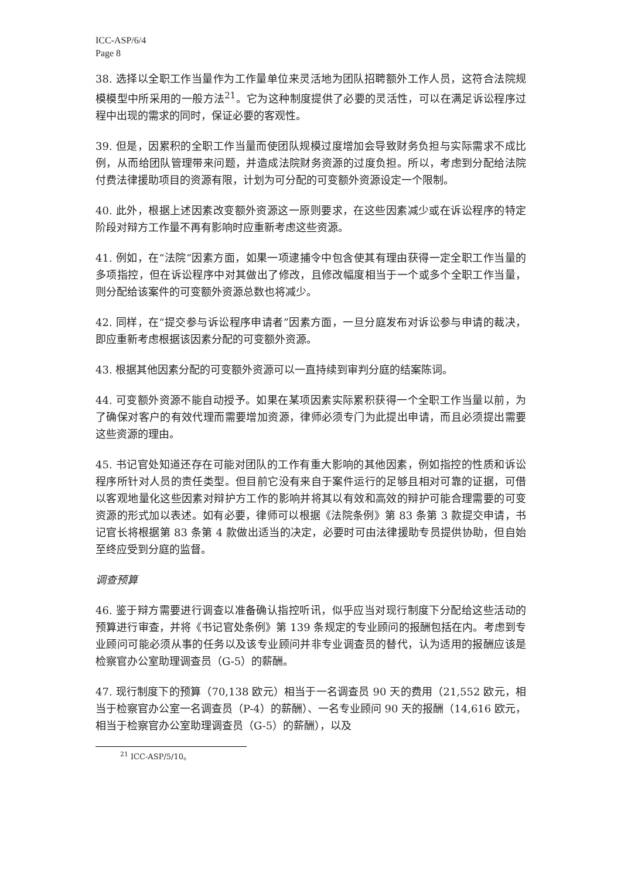ICC-ASP/6/4
Page 8
38. 选择以全职工作当量作为工作量单位来灵活地为团队招聘额外工作人员，这符合法院规模模型中所采用的一般方法<sup>21</sup>。它为这种制度提供了必要的灵活性，可以在满足诉讼程序过程中出现的需求的同时，保证必要的客观性。
39. 但是，因累积的全职工作当量而使团队规模过度增加会导致财务负担与实际需求不成比例，从而给团队管理带来问题，并造成法院财务资源的过度负担。所以，考虑到分配给法院付费法律援助项目的资源有限，计划为可分配的可变额外资源设定一个限制。
40. 此外，根据上述因素改变额外资源这一原则要求，在这些因素减少或在诉讼程序的特定阶段对辩方工作量不再有影响时应重新考虑这些资源。
41. 例如，在“法院”因素方面，如果一项逮捕令中包含使其有理由获得一定全职工作当量的多项指控，但在诉讼程序中对其做出了修改，且修改幅度相当于一个或多个全职工作当量，则分配给该案件的可变额外资源总数也将减少。
42. 同样，在“提交参与诉讼程序申请者”因素方面，一旦分庭发布对诉讼参与申请的裁决，即应重新考虑根据该因素分配的可变额外资源。
43. 根据其他因素分配的可变额外资源可以一直持续到审判分庭的结案陈词。
44. 可变额外资源不能自动授予。如果在某项因素实际累积获得一个全职工作当量以前，为了确保对客户的有效代理而需要增加资源，律师必须专门为此提出申请，而且必须提出需要这些资源的理由。
45. 书记官处知道还存在可能对团队的工作有重大影响的其他因素，例如指控的性质和诉讼程序所针对人员的责任类型。但目前它没有来自于案件运行的足够且相对可靠的证据，可借以客观地量化这些因素对辩护方工作的影响并将其以有效和高效的辩护可能合理需要的可变资源的形式加以表述。如有必要，律师可以根据《法院条例》第 83 条第 3 款提交申请，书记官长将根据第 83 条第 4 款做出适当的决定，必要时可由法律援助专员提供协助，但自始至终应受到分庭的监督。
调查预算
46. 鉴于辩方需要进行调查以准备确认指控听讯，似乎应当对现行制度下分配给这些活动的预算进行审查，并将《书记官处条例》第 139 条规定的专业顾问的报酬包括在内。考虑到专业顾问可能必须从事的任务以及该专业顾问并非专业调查员的替代，认为适用的报酬应该是检察官办公室助理调查员（G-5）的薪酬。
47. 现行制度下的预算（70,138 欧元）相当于一名调查员 90 天的费用（21,552 欧元，相当于检察官办公室一名调查员（P-4）的薪酬）、一名专业顾问 90 天的报酬（14,616 欧元，相当于检察官办公室助理调查员（G-5）的薪酬），以及
<sup>21</sup> ICC-ASP/5/10。